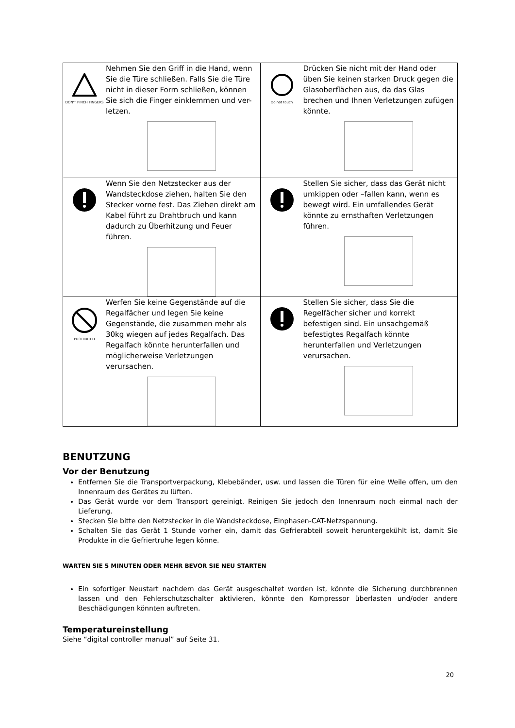| DON'T PINCH FINGERS Nehmen Sie den Griff in die Hand, wenn Sie die Türe schließen. Falls Sie die Türe nicht in dieser Form schließen, können Sie sich die Finger einklemmen und ver-letzen. | Do not touch Drücken Sie nicht mit der Hand oder üben Sie keinen starken Druck gegen die Glasoberflächen aus, da das Glas brechen und Ihnen Verletzungen zufügen könnte. |
| Wenn Sie den Netzstecker aus der Wandsteckdose ziehen, halten Sie den Stecker vorne fest. Das Ziehen direkt am Kabel führt zu Drahtbruch und kann dadurch zu Überhitzung und Feuer führen. | Stellen Sie sicher, dass das Gerät nicht umkippen oder –fallen kann, wenn es bewegt wird. Ein umfallendes Gerät könnte zu ernsthaften Verletzungen führen. |
| PROHIBITED Werfen Sie keine Gegenstände auf die Regalfächer und legen Sie keine Gegenstände, die zusammen mehr als 30kg wiegen auf jedes Regalfach. Das Regalfach könnte herunterfallen und möglicherweise Verletzungen verursachen. | Stellen Sie sicher, dass Sie die Regelfächer sicher und korrekt befestigen sind. Ein unsachgemäß befestigtes Regalfach könnte herunterfallen und Verletzungen verursachen. |
BENUTZUNG
Vor der Benutzung
Entfernen Sie die Transportverpackung, Klebebänder, usw. und lassen die Türen für eine Weile offen, um den Innenraum des Gerätes zu lüften.
Das Gerät wurde vor dem Transport gereinigt. Reinigen Sie jedoch den Innenraum noch einmal nach der Lieferung.
Stecken Sie bitte den Netzstecker in die Wandsteckdose, Einphasen-CAT-Netzspannung.
Schalten Sie das Gerät 1 Stunde vorher ein, damit das Gefrierabteil soweit heruntergekühlt ist, damit Sie Produkte in die Gefriertruhe legen könne.
WARTEN SIE 5 MINUTEN ODER MEHR BEVOR SIE NEU STARTEN
Ein sofortiger Neustart nachdem das Gerät ausgeschaltet worden ist, könnte die Sicherung durchbrennen lassen und den Fehlerschutzschalter aktivieren, könnte den Kompressor überlasten und/oder andere Beschädigungen könnten auftreten.
Temperatureinstellung
Siehe “digital controller manual” auf Seite 31.
20